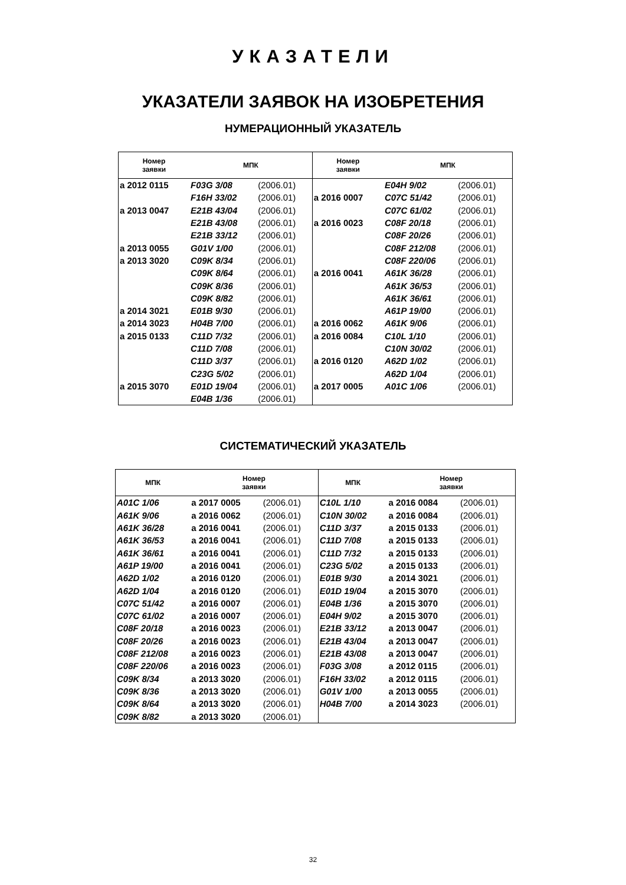УКАЗАТЕЛИ
УКАЗАТЕЛИ ЗАЯВОК НА ИЗОБРЕТЕНИЯ
НУМЕРАЦИОННЫЙ УКАЗАТЕЛЬ
| Номер заявки | МПК | | Номер заявки | МПК | |
| --- | --- | --- | --- | --- | --- |
| a 2012 0115 | F03G 3/08 | (2006.01) | | E04H 9/02 | (2006.01) |
| | F16H 33/02 | (2006.01) | a 2016 0007 | C07C 51/42 | (2006.01) |
| a 2013 0047 | E21B 43/04 | (2006.01) | | C07C 61/02 | (2006.01) |
| | E21B 43/08 | (2006.01) | a 2016 0023 | C08F 20/18 | (2006.01) |
| | E21B 33/12 | (2006.01) | | C08F 20/26 | (2006.01) |
| a 2013 0055 | G01V 1/00 | (2006.01) | | C08F 212/08 | (2006.01) |
| a 2013 3020 | C09K 8/34 | (2006.01) | | C08F 220/06 | (2006.01) |
| | C09K 8/64 | (2006.01) | a 2016 0041 | A61K 36/28 | (2006.01) |
| | C09K 8/36 | (2006.01) | | A61K 36/53 | (2006.01) |
| | C09K 8/82 | (2006.01) | | A61K 36/61 | (2006.01) |
| a 2014 3021 | E01B 9/30 | (2006.01) | | A61P 19/00 | (2006.01) |
| a 2014 3023 | H04B 7/00 | (2006.01) | a 2016 0062 | A61K 9/06 | (2006.01) |
| a 2015 0133 | C11D 7/32 | (2006.01) | a 2016 0084 | C10L 1/10 | (2006.01) |
| | C11D 7/08 | (2006.01) | | C10N 30/02 | (2006.01) |
| | C11D 3/37 | (2006.01) | a 2016 0120 | A62D 1/02 | (2006.01) |
| | C23G 5/02 | (2006.01) | | A62D 1/04 | (2006.01) |
| a 2015 3070 | E01D 19/04 | (2006.01) | a 2017 0005 | A01C 1/06 | (2006.01) |
| | E04B 1/36 | (2006.01) | | | |
СИСТЕМАТИЧЕСКИЙ УКАЗАТЕЛЬ
| МПК | Номер заявки | | МПК | Номер заявки | |
| --- | --- | --- | --- | --- | --- |
| A01C 1/06 | a 2017 0005 | (2006.01) | C10L 1/10 | a 2016 0084 | (2006.01) |
| A61K 9/06 | a 2016 0062 | (2006.01) | C10N 30/02 | a 2016 0084 | (2006.01) |
| A61K 36/28 | a 2016 0041 | (2006.01) | C11D 3/37 | a 2015 0133 | (2006.01) |
| A61K 36/53 | a 2016 0041 | (2006.01) | C11D 7/08 | a 2015 0133 | (2006.01) |
| A61K 36/61 | a 2016 0041 | (2006.01) | C11D 7/32 | a 2015 0133 | (2006.01) |
| A61P 19/00 | a 2016 0041 | (2006.01) | C23G 5/02 | a 2015 0133 | (2006.01) |
| A62D 1/02 | a 2016 0120 | (2006.01) | E01B 9/30 | a 2014 3021 | (2006.01) |
| A62D 1/04 | a 2016 0120 | (2006.01) | E01D 19/04 | a 2015 3070 | (2006.01) |
| C07C 51/42 | a 2016 0007 | (2006.01) | E04B 1/36 | a 2015 3070 | (2006.01) |
| C07C 61/02 | a 2016 0007 | (2006.01) | E04H 9/02 | a 2015 3070 | (2006.01) |
| C08F 20/18 | a 2016 0023 | (2006.01) | E21B 33/12 | a 2013 0047 | (2006.01) |
| C08F 20/26 | a 2016 0023 | (2006.01) | E21B 43/04 | a 2013 0047 | (2006.01) |
| C08F 212/08 | a 2016 0023 | (2006.01) | E21B 43/08 | a 2013 0047 | (2006.01) |
| C08F 220/06 | a 2016 0023 | (2006.01) | F03G 3/08 | a 2012 0115 | (2006.01) |
| C09K 8/34 | a 2013 3020 | (2006.01) | F16H 33/02 | a 2012 0115 | (2006.01) |
| C09K 8/36 | a 2013 3020 | (2006.01) | G01V 1/00 | a 2013 0055 | (2006.01) |
| C09K 8/64 | a 2013 3020 | (2006.01) | H04B 7/00 | a 2014 3023 | (2006.01) |
| C09K 8/82 | a 2013 3020 | (2006.01) | | | |
32